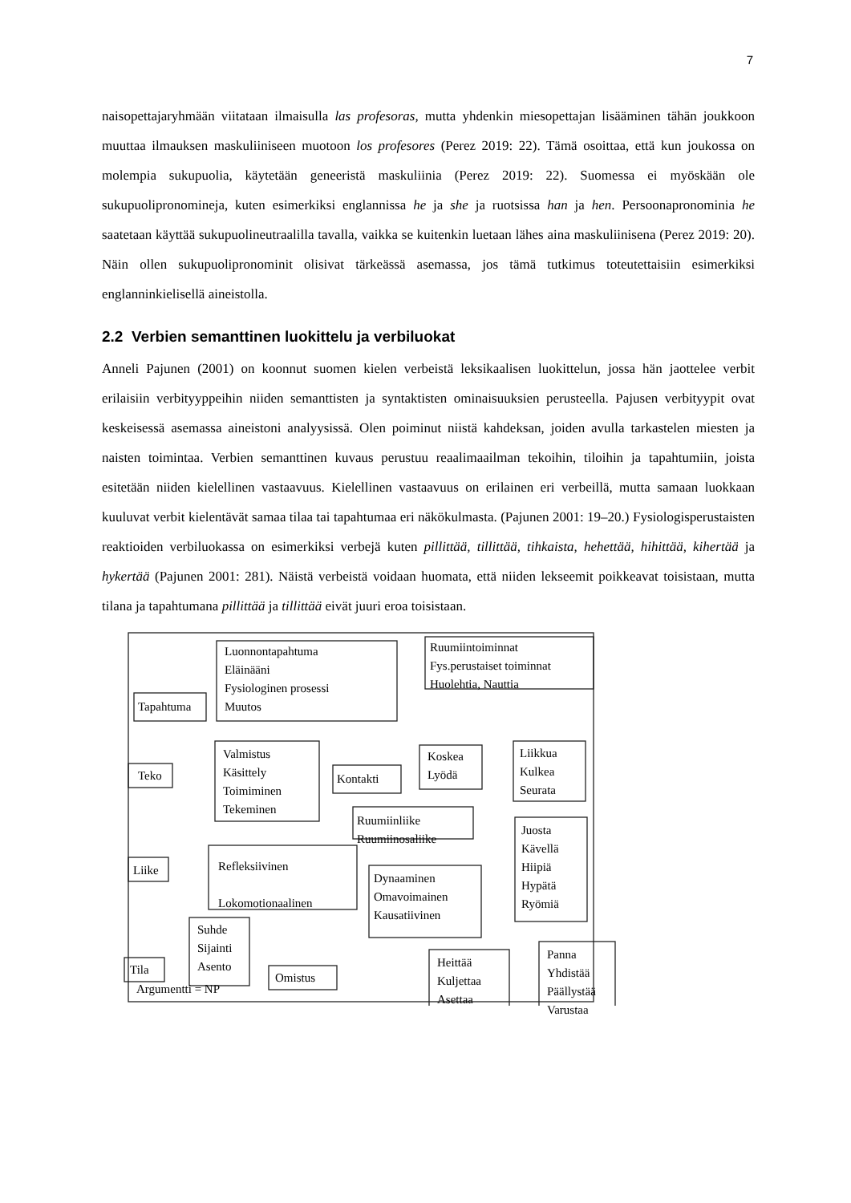7
naisopettajaryhmään viitataan ilmaisulla las profesoras, mutta yhdenkin miesopettajan lisääminen tähän joukkoon muuttaa ilmauksen maskuliiniseen muotoon los profesores (Perez 2019: 22). Tämä osoittaa, että kun joukossa on molempia sukupuolia, käytetään geneeristä maskuliinia (Perez 2019: 22). Suomessa ei myöskään ole sukupuolipronomineja, kuten esimerkiksi englannissa he ja she ja ruotsissa han ja hen. Persoonapronominia he saatetaan käyttää sukupuolineutraalilla tavalla, vaikka se kuitenkin luetaan lähes aina maskuliinisena (Perez 2019: 20). Näin ollen sukupuolipronominit olisivat tärkeässä asemassa, jos tämä tutkimus toteutettaisiin esimerkiksi englanninkielisellä aineistolla.
2.2 Verbien semanttinen luokittelu ja verbiluokat
Anneli Pajunen (2001) on koonnut suomen kielen verbeistä leksikaalisen luokittelun, jossa hän jaottelee verbit erilaisiin verbityyppeihin niiden semanttisten ja syntaktisten ominaisuuksien perusteella. Pajusen verbityypit ovat keskeisessä asemassa aineistoni analyysissä. Olen poiminut niistä kahdeksan, joiden avulla tarkastelen miesten ja naisten toimintaa. Verbien semanttinen kuvaus perustuu reaalimaailman tekoihin, tiloihin ja tapahtumiin, joista esitetään niiden kielellinen vastaavuus. Kielellinen vastaavuus on erilainen eri verbeillä, mutta samaan luokkaan kuuluvat verbit kielentävät samaa tilaa tai tapahtumaa eri näkökulmasta. (Pajunen 2001: 19–20.) Fysiologisperustaisten reaktioiden verbiluokassa on esimerkiksi verbejä kuten pillittää, tillittää, tihkaista, hehettää, hihittää, kihertää ja hykertää (Pajunen 2001: 281). Näistä verbeistä voidaan huomata, että niiden lekseemit poikkeavat toisistaan, mutta tilana ja tapahtumana pillittää ja tillittää eivät juuri eroa toisistaan.
Luonnontapahtuma
Eläinääni
Fysiologinen prosessi
Muutos
Ruumiintoiminnat
Fys.perustaiset toiminnat
Huolehtia, Nauttia
Tapahtuma
Teko
Valmistus
Käsittely
Toimiminen
Tekeminen
Kontakti
Koskea
Lyödä
Liikkua
Kulkea
Seurata
Ruumiinliike
Ruumiinosaliike
Liike
Refleksiivinen
Lokomotionaalinen
Dynaaminen
Omavoimainen
Kausatiivinen
Juosta
Kävellä
Hiipiä
Hypätä
Ryömiä
Tila
Suhde
Sijainti
Asento
Omistus
Heittää
Kuljettaa
Asettaa
Panna
Yhdistää
Päällystää
Varustaa
Argumentti = NP